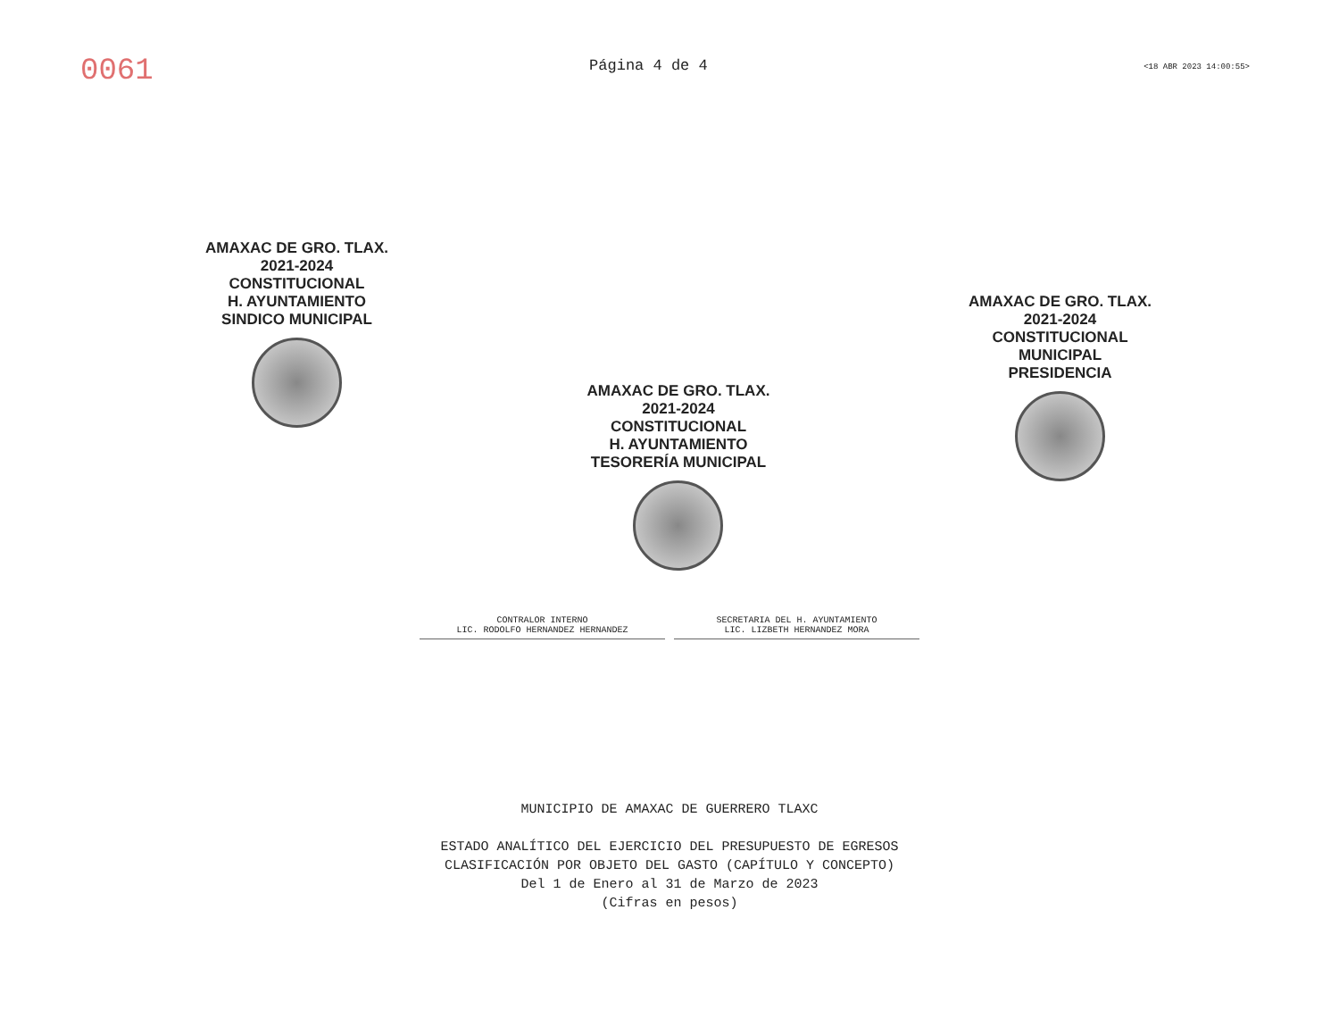0061
Página 4 de 4
<18 ABR 2023 14:00:55>
AMAXAC DE GRO. TLAX.
2021-2024
CONSTITUCIONAL
H. AYUNTAMIENTO
SINDICO MUNICIPAL
AMAXAC DE GRO. TLAX.
2021-2024
CONSTITUCIONAL
H. AYUNTAMIENTO
TESORERÍA MUNICIPAL
AMAXAC DE GRO. TLAX.
2021-2024
CONSTITUCIONAL
MUNICIPAL
PRESIDENCIA
CONTRALOR INTERNO
LIC. RODOLFO HERNANDEZ HERNANDEZ
SECRETARIA DEL H. AYUNTAMIENTO
LIC. LIZBETH HERNANDEZ MORA
MUNICIPIO DE AMAXAC DE GUERRERO TLAXC
ESTADO ANALÍTICO DEL EJERCICIO DEL PRESUPUESTO DE EGRESOS
CLASIFICACIÓN POR OBJETO DEL GASTO (CAPÍTULO Y CONCEPTO)
Del 1 de Enero al 31 de Marzo de 2023
(Cifras en pesos)